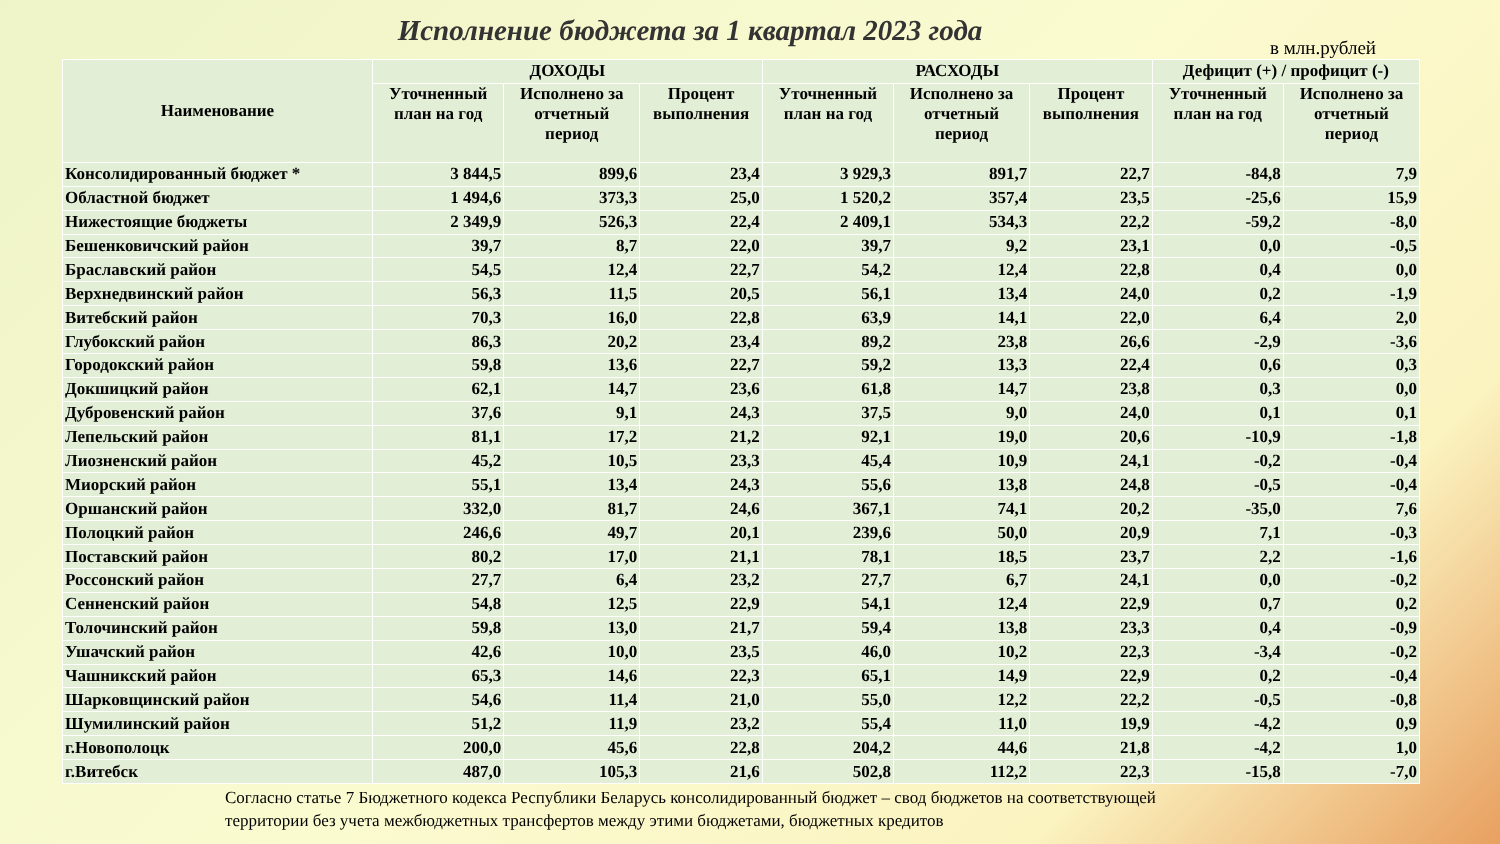Исполнение бюджета за 1 квартал 2023 года
в млн.рублей
| Наименование | ДОХОДЫ | | | РАСХОДЫ | | | Дефицит (+) / профицит (-) | |
| --- | --- | --- | --- | --- | --- | --- | --- | --- |
| | Уточненный план на год | Исполнено за отчетный период | Процент выполнения | Уточненный план на год | Исполнено за отчетный период | Процент выполнения | Уточненный план на год | Исполнено за отчетный период |
| Консолидированный бюджет * | 3 844,5 | 899,6 | 23,4 | 3 929,3 | 891,7 | 22,7 | -84,8 | 7,9 |
| Областной бюджет | 1 494,6 | 373,3 | 25,0 | 1 520,2 | 357,4 | 23,5 | -25,6 | 15,9 |
| Нижестоящие бюджеты | 2 349,9 | 526,3 | 22,4 | 2 409,1 | 534,3 | 22,2 | -59,2 | -8,0 |
| Бешенковичский район | 39,7 | 8,7 | 22,0 | 39,7 | 9,2 | 23,1 | 0,0 | -0,5 |
| Браславский район | 54,5 | 12,4 | 22,7 | 54,2 | 12,4 | 22,8 | 0,4 | 0,0 |
| Верхнедвинский район | 56,3 | 11,5 | 20,5 | 56,1 | 13,4 | 24,0 | 0,2 | -1,9 |
| Витебский район | 70,3 | 16,0 | 22,8 | 63,9 | 14,1 | 22,0 | 6,4 | 2,0 |
| Глубокский район | 86,3 | 20,2 | 23,4 | 89,2 | 23,8 | 26,6 | -2,9 | -3,6 |
| Городокский район | 59,8 | 13,6 | 22,7 | 59,2 | 13,3 | 22,4 | 0,6 | 0,3 |
| Докшицкий район | 62,1 | 14,7 | 23,6 | 61,8 | 14,7 | 23,8 | 0,3 | 0,0 |
| Дубровенский район | 37,6 | 9,1 | 24,3 | 37,5 | 9,0 | 24,0 | 0,1 | 0,1 |
| Лепельский район | 81,1 | 17,2 | 21,2 | 92,1 | 19,0 | 20,6 | -10,9 | -1,8 |
| Лиозненский район | 45,2 | 10,5 | 23,3 | 45,4 | 10,9 | 24,1 | -0,2 | -0,4 |
| Миорский район | 55,1 | 13,4 | 24,3 | 55,6 | 13,8 | 24,8 | -0,5 | -0,4 |
| Оршанский район | 332,0 | 81,7 | 24,6 | 367,1 | 74,1 | 20,2 | -35,0 | 7,6 |
| Полоцкий район | 246,6 | 49,7 | 20,1 | 239,6 | 50,0 | 20,9 | 7,1 | -0,3 |
| Поставский район | 80,2 | 17,0 | 21,1 | 78,1 | 18,5 | 23,7 | 2,2 | -1,6 |
| Россонский район | 27,7 | 6,4 | 23,2 | 27,7 | 6,7 | 24,1 | 0,0 | -0,2 |
| Сенненский район | 54,8 | 12,5 | 22,9 | 54,1 | 12,4 | 22,9 | 0,7 | 0,2 |
| Толочинский район | 59,8 | 13,0 | 21,7 | 59,4 | 13,8 | 23,3 | 0,4 | -0,9 |
| Ушачский район | 42,6 | 10,0 | 23,5 | 46,0 | 10,2 | 22,3 | -3,4 | -0,2 |
| Чашникский район | 65,3 | 14,6 | 22,3 | 65,1 | 14,9 | 22,9 | 0,2 | -0,4 |
| Шарковщинский район | 54,6 | 11,4 | 21,0 | 55,0 | 12,2 | 22,2 | -0,5 | -0,8 |
| Шумилинский район | 51,2 | 11,9 | 23,2 | 55,4 | 11,0 | 19,9 | -4,2 | 0,9 |
| г.Новополоцк | 200,0 | 45,6 | 22,8 | 204,2 | 44,6 | 21,8 | -4,2 | 1,0 |
| г.Витебск | 487,0 | 105,3 | 21,6 | 502,8 | 112,2 | 22,3 | -15,8 | -7,0 |
Согласно статье 7 Бюджетного кодекса Республики Беларусь консолидированный бюджет – свод бюджетов на соответствующей
территории без учета межбюджетных трансфертов между этими бюджетами, бюджетных кредитов